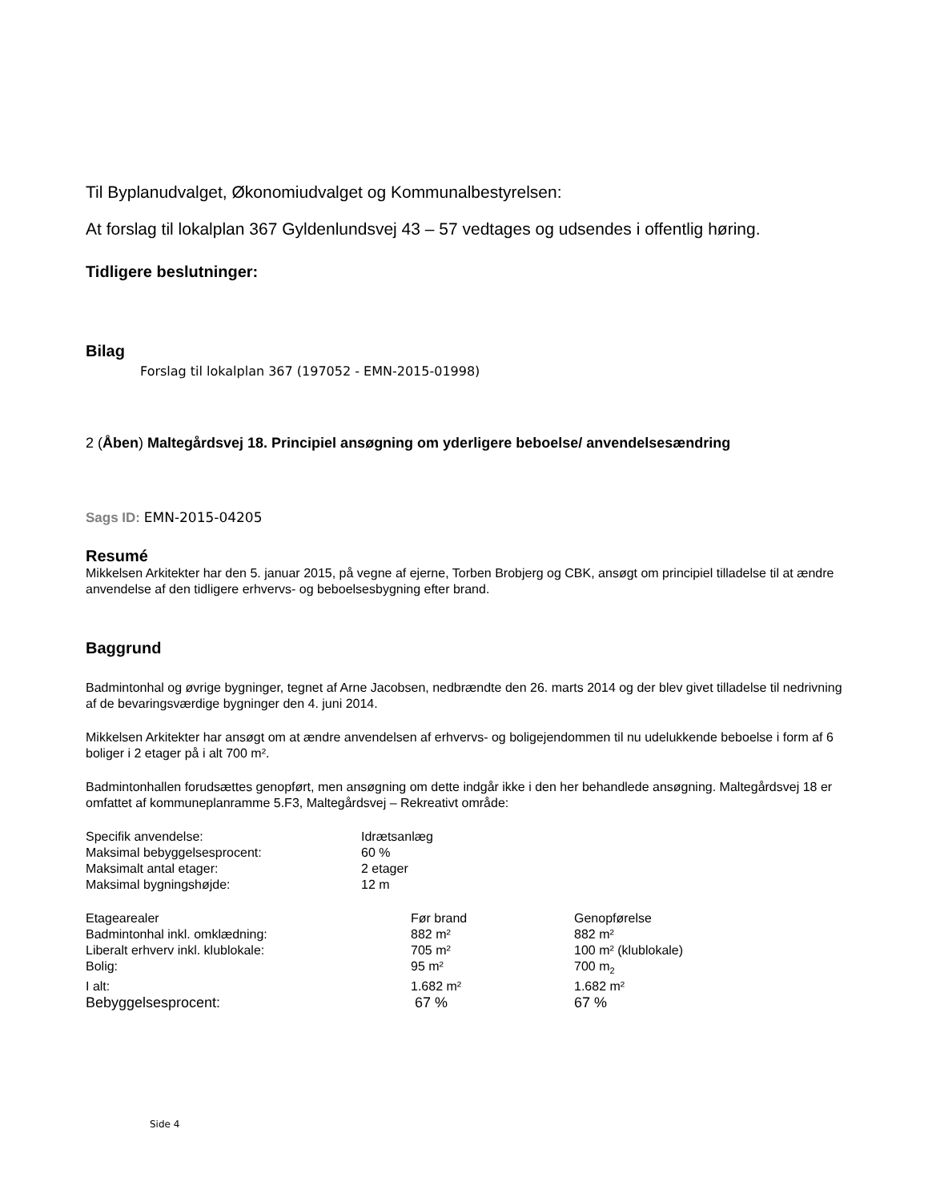Til Byplanudvalget, Økonomiudvalget og Kommunalbestyrelsen:
At forslag til lokalplan 367 Gyldenlundsvej 43 – 57 vedtages og udsendes i offentlig høring.
Tidligere beslutninger:
Bilag
Forslag til lokalplan 367 (197052 - EMN-2015-01998)
2 (Åben) Maltegårdsvej 18. Principiel ansøgning om yderligere beboelse/ anvendelsesændring
Sags ID: EMN-2015-04205
Resumé
Mikkelsen Arkitekter har den 5. januar 2015, på vegne af ejerne, Torben Brobjerg og CBK, ansøgt om principiel tilladelse til at ændre anvendelse af den tidligere erhvervs- og beboelsesbygning efter brand.
Baggrund
Badmintonhal og øvrige bygninger, tegnet af Arne Jacobsen, nedbrændte den 26. marts 2014 og der blev givet tilladelse til nedrivning af de bevaringsværdige bygninger den 4. juni 2014.
Mikkelsen Arkitekter har ansøgt om at ændre anvendelsen af erhvervs- og boligejendommen til nu udelukkende beboelse i form af 6 boliger i 2 etager på i alt 700 m².
Badmintonhallen forudsættes genopført, men ansøgning om dette indgår ikke i den her behandlede ansøgning. Maltegårdsvej 18 er omfattet af kommuneplanramme 5.F3, Maltegårdsvej – Rekreativt område:
| Specifik anvendelse: | Idrætsanlæg |
| Maksimal bebyggelsesprocent: | 60 % |
| Maksimalt antal etager: | 2 etager |
| Maksimal bygningshøjde: | 12 m |
| Etagearealer | Før brand | Genopførelse |
| Badmintonhal inkl. omklædning: | 882 m² | 882 m² |
| Liberalt erhverv inkl. klublokale: | 705 m² | 100 m² (klublokale) |
| Bolig: | 95 m² | 700 m<sub>2</sub> |
| I alt: | 1.682 m² | 1.682 m² |
| Bebyggelsesprocent: | 67 % | 67 % |
Side 4